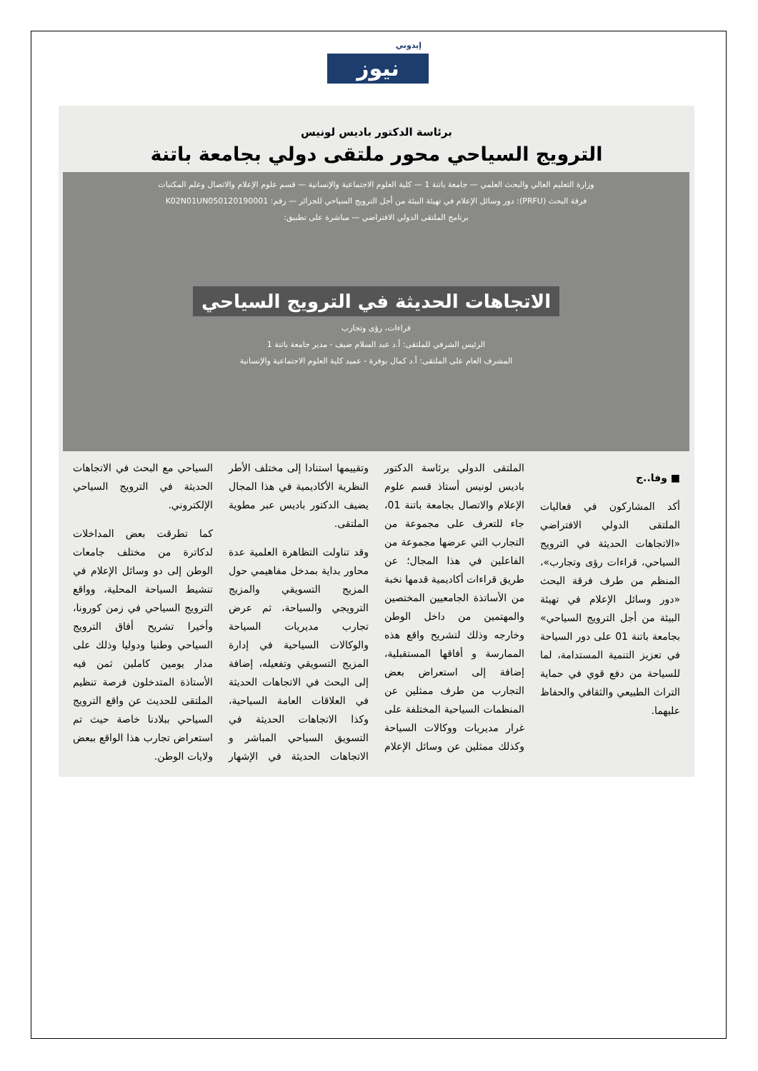إيدوني
نيوز
برئاسة الدكتور باديس لونيس
الترويج السياحي محور ملتقى دولي بجامعة باتنة
وزارة التعليم العالي والبحث العلمي — جامعة باتنة 1 — كلية العلوم الاجتماعية والإنسانية — قسم علوم الإعلام والاتصال وعلم المكتبات
فرقة البحث (PRFU): دور وسائل الإعلام في تهيئة البيئة من أجل الترويج السياحي للجزائر — رقم: K02N01UN050120190001
برنامج الملتقى الدولي الافتراضي — مباشرة على تطبيق:
الاتجاهات الحديثة في الترويج السياحي
قراءات، رؤى وتجارب
الرئيس الشرفي للملتقى: أ.د عبد السلام ضيف - مدير جامعة باتنة 1
المشرف العام على الملتقى: أ.د كمال بوقرة - عميد كلية العلوم الاجتماعية والإنسانية
■ وفا..ج
أكد المشاركون في فعاليات الملتقى الدولي الافتراضي «الاتجاهات الحديثة في الترويج السياحي، قراءات رؤى وتجارب»، المنظم من طرف فرقة البحث «دور وسائل الإعلام في تهيئة البيئة من أجل الترويج السياحي» بجامعة باتنة 01 على دور السياحة في تعزيز التنمية المستدامة، لما للسياحة من دفع قوي في حماية التراث الطبيعي والثقافي والحفاظ عليهما.
الملتقى الدولي برئاسة الدكتور باديس لونيس أستاذ قسم علوم الإعلام والاتصال بجامعة باتنة 01، جاء للتعرف على مجموعة من التجارب التي عرضها مجموعة من الفاعلين في هذا المجال؛ عن طريق قراءات أكاديمية قدمها نخبة من الأساتذة الجامعيين المختصين والمهتمين من داخل الوطن وخارجه وذلك لتشريح واقع هذه الممارسة و أفاقها المستقبلية، إضافة إلى استعراض بعض التجارب من طرف ممثلين عن المنظمات السياحية المختلفة على غرار مديريات ووكالات السياحة وكذلك ممثلين عن وسائل الإعلام وتقييمها استنادا إلى مختلف الأطر النظرية الأكاديمية في هذا المجال يضيف الدكتور باديس عبر مطوية الملتقى.
وقد تناولت التظاهرة العلمية عدة محاور بداية بمدخل مفاهيمي حول المزيج التسويقي والمزيج الترويجي والسياحة، ثم عرض تجارب مديريات السياحة والوكالات السياحية في إدارة المزيج التسويقي وتفعيله، إضافة إلى البحث في الاتجاهات الحديثة في العلاقات العامة السياحية، وكذا الاتجاهات الحديثة في التسويق السياحي المباشر و الاتجاهات الحديثة في الإشهار السياحي مع البحث في الاتجاهات الحديثة في الترويج السياحي الإلكتروني.
كما تطرقت بعض المداخلات لدكاترة من مختلف جامعات الوطن إلى دو وسائل الإعلام في تنشيط السياحة المحلية، وواقع الترويج السياحي في زمن كورونا، وأخيرا تشريح أفاق الترويج السياحي وطنيا ودوليا وذلك على مدار يومين كاملين ثمن فيه الأستاذة المتدخلون فرصة تنظيم الملتقى للحديث عن واقع الترويج السياحي ببلادنا خاصة حيث تم استعراض تجارب هذا الواقع ببعض ولايات الوطن.